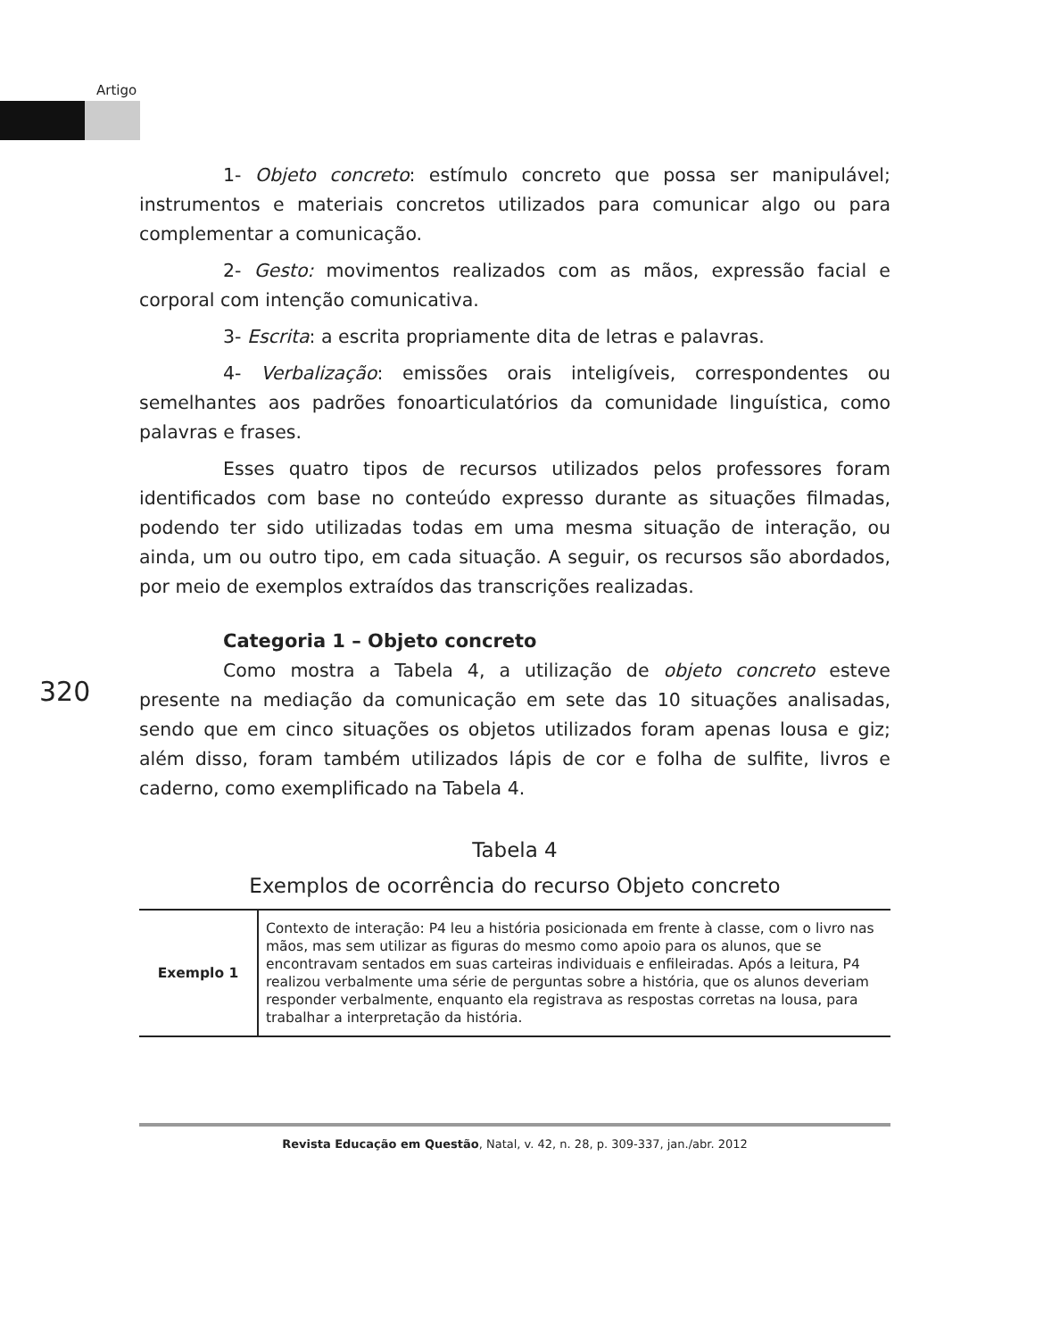Artigo
1- Objeto concreto: estímulo concreto que possa ser manipulável; instrumentos e materiais concretos utilizados para comunicar algo ou para complementar a comunicação.
2- Gesto: movimentos realizados com as mãos, expressão facial e corporal com intenção comunicativa.
3- Escrita: a escrita propriamente dita de letras e palavras.
4- Verbalização: emissões orais inteligíveis, correspondentes ou semelhantes aos padrões fonoarticulatórios da comunidade linguística, como palavras e frases.
Esses quatro tipos de recursos utilizados pelos professores foram identificados com base no conteúdo expresso durante as situações filmadas, podendo ter sido utilizadas todas em uma mesma situação de interação, ou ainda, um ou outro tipo, em cada situação. A seguir, os recursos são abordados, por meio de exemplos extraídos das transcrições realizadas.
Categoria 1 – Objeto concreto
Como mostra a Tabela 4, a utilização de objeto concreto esteve presente na mediação da comunicação em sete das 10 situações analisadas, sendo que em cinco situações os objetos utilizados foram apenas lousa e giz; além disso, foram também utilizados lápis de cor e folha de sulfite, livros e caderno, como exemplificado na Tabela 4.
Tabela 4
Exemplos de ocorrência do recurso Objeto concreto
| Exemplo 1 | Contexto de interação : P4 leu a história posicionada em frente à classe, com o livro nas mãos, mas sem utilizar as figuras do mesmo como apoio para os alunos, que se encontravam sentados em suas carteiras individuais e enfileiradas. Após a leitura, P4 realizou verbalmente uma série de perguntas sobre a história, que os alunos deveriam responder verbalmente, enquanto ela registrava as respostas corretas na lousa, para trabalhar a interpretação da história. |
320
Revista Educação em Questão, Natal, v. 42, n. 28, p. 309-337, jan./abr. 2012